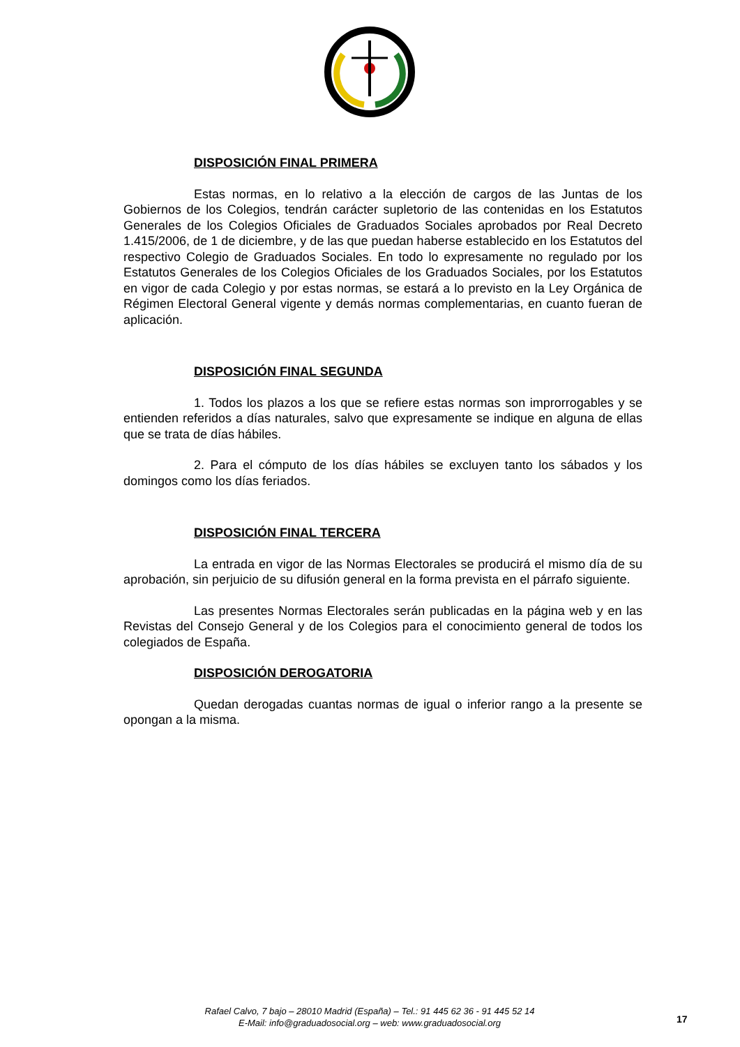DISPOSICIÓN FINAL PRIMERA
Estas normas, en lo relativo a la elección de cargos de las Juntas de los Gobiernos de los Colegios, tendrán carácter supletorio de las contenidas en los Estatutos Generales de los Colegios Oficiales de Graduados Sociales aprobados por Real Decreto 1.415/2006, de 1 de diciembre, y de las que puedan haberse establecido en los Estatutos del respectivo Colegio de Graduados Sociales. En todo lo expresamente no regulado por los Estatutos Generales de los Colegios Oficiales de los Graduados Sociales, por los Estatutos en vigor de cada Colegio y por estas normas, se estará a lo previsto en la Ley Orgánica de Régimen Electoral General vigente y demás normas complementarias, en cuanto fueran de aplicación.
DISPOSICIÓN FINAL SEGUNDA
1. Todos los plazos a los que se refiere estas normas son improrrogables y se entienden referidos a días naturales, salvo que expresamente se indique en alguna de ellas que se trata de días hábiles.
2. Para el cómputo de los días hábiles se excluyen tanto los sábados y los domingos como los días feriados.
DISPOSICIÓN FINAL TERCERA
La entrada en vigor de las Normas Electorales se producirá el mismo día de su aprobación, sin perjuicio de su difusión general en la forma prevista en el párrafo siguiente.
Las presentes Normas Electorales serán publicadas en la página web y en las Revistas del Consejo General y de los Colegios para el conocimiento general de todos los colegiados de España.
DISPOSICIÓN DEROGATORIA
Quedan derogadas cuantas normas de igual o inferior rango a la presente se opongan a la misma.
Rafael Calvo, 7 bajo – 28010 Madrid (España) – Tel.: 91 445 62 36 - 91 445 52 14
E-Mail: info@graduadosocial.org – web: www.graduadosocial.org
17